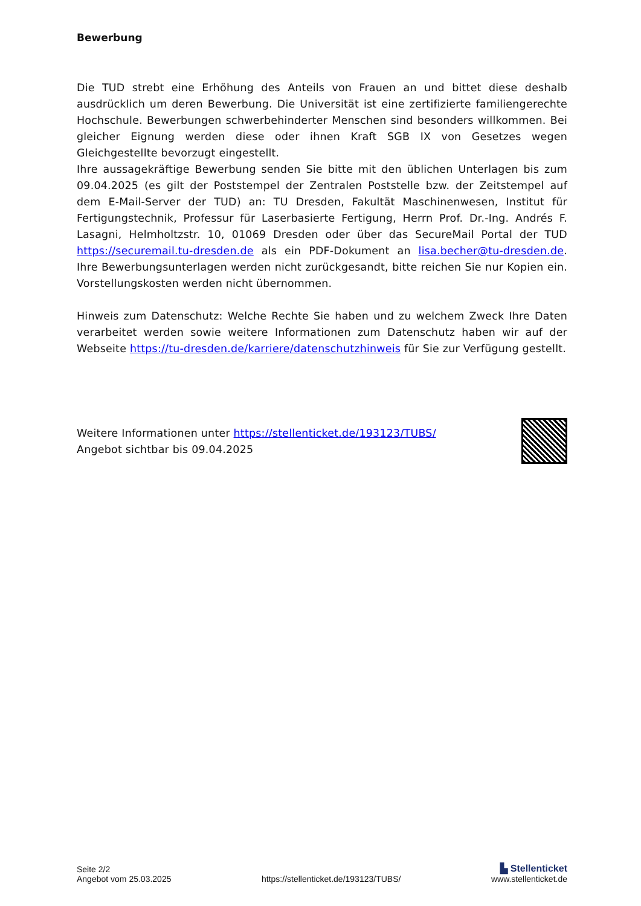Bewerbung
Die TUD strebt eine Erhöhung des Anteils von Frauen an und bittet diese deshalb ausdrücklich um deren Bewerbung. Die Universität ist eine zertifizierte familiengerechte Hochschule. Bewerbungen schwerbehinderter Menschen sind besonders willkommen. Bei gleicher Eignung werden diese oder ihnen Kraft SGB IX von Gesetzes wegen Gleichgestellte bevorzugt eingestellt.
Ihre aussagekräftige Bewerbung senden Sie bitte mit den üblichen Unterlagen bis zum 09.04.2025 (es gilt der Poststempel der Zentralen Poststelle bzw. der Zeitstempel auf dem E-Mail-Server der TUD) an: TU Dresden, Fakultät Maschinenwesen, Institut für Fertigungstechnik, Professur für Laserbasierte Fertigung, Herrn Prof. Dr.-Ing. Andrés F. Lasagni, Helmholtzstr. 10, 01069 Dresden oder über das SecureMail Portal der TUD https://securemail.tu-dresden.de als ein PDF-Dokument an lisa.becher@tu-dresden.de. Ihre Bewerbungsunterlagen werden nicht zurückgesandt, bitte reichen Sie nur Kopien ein. Vorstellungskosten werden nicht übernommen.
Hinweis zum Datenschutz: Welche Rechte Sie haben und zu welchem Zweck Ihre Daten verarbeitet werden sowie weitere Informationen zum Datenschutz haben wir auf der Webseite https://tu-dresden.de/karriere/datenschutzhinweis für Sie zur Verfügung gestellt.
Weitere Informationen unter https://stellenticket.de/193123/TUBS/
Angebot sichtbar bis 09.04.2025
Seite 2/2
Angebot vom 25.03.2025
https://stellenticket.de/193123/TUBS/
▙ Stellenticket
www.stellenticket.de